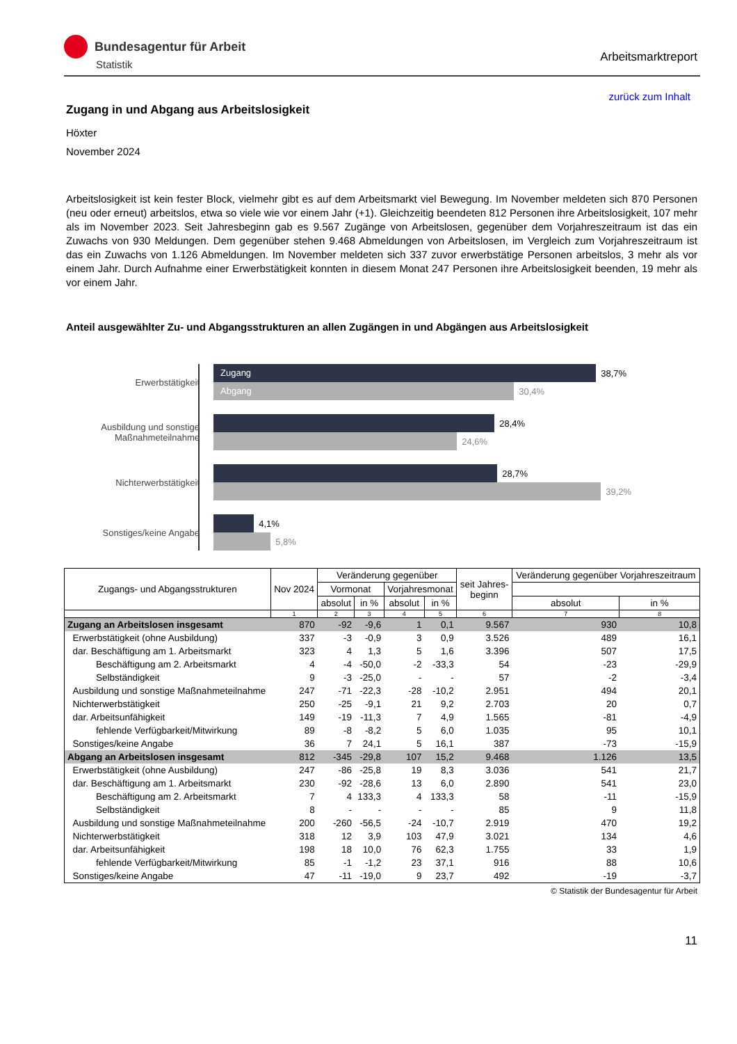Bundesagentur für Arbeit
Statistik
Arbeitsmarktreport
zurück zum Inhalt
Zugang in und Abgang aus Arbeitslosigkeit
Höxter
November 2024
Arbeitslosigkeit ist kein fester Block, vielmehr gibt es auf dem Arbeitsmarkt viel Bewegung. Im November meldeten sich 870 Personen (neu oder erneut) arbeitslos, etwa so viele wie vor einem Jahr (+1). Gleichzeitig beendeten 812 Personen ihre Arbeitslosigkeit, 107 mehr als im November 2023. Seit Jahresbeginn gab es 9.567 Zugänge von Arbeitslosen, gegenüber dem Vorjahreszeitraum ist das ein Zuwachs von 930 Meldungen. Dem gegenüber stehen 9.468 Abmeldungen von Arbeitslosen, im Vergleich zum Vorjahreszeitraum ist das ein Zuwachs von 1.126 Abmeldungen. Im November meldeten sich 337 zuvor erwerbstätige Personen arbeitslos, 3 mehr als vor einem Jahr. Durch Aufnahme einer Erwerbstätigkeit konnten in diesem Monat 247 Personen ihre Arbeitslosigkeit beenden, 19 mehr als vor einem Jahr.
Anteil ausgewählter Zu- und Abgangsstrukturen an allen Zugängen in und Abgängen aus Arbeitslosigkeit
Erwerbstätigkeit
Zugang
38,7%
Abgang
30,4%
Ausbildung und sonstige Maßnahmeteilnahme
28,4%
24,6%
Nichterwerbstätigkeit
28,7%
39,2%
Sonstiges/keine Angabe
4,1%
5,8%
| Zugangs- und Abgangsstrukturen | Nov 2024 | Veränderung gegenüber | | | | seit Jahres- beginn | Veränderung gegenüber Vorjahreszeitraum | |
| --- | --- | --- | --- | --- | --- | --- | --- | --- |
| | | Vormonat | | Vorjahresmonat | | | | |
| | | absolut | in % | absolut | in % | | absolut | in % |
| | 1 | 2 | 3 | 4 | 5 | 6 | 7 | 8 |
| Zugang an Arbeitslosen insgesamt | 870 | -92 | -9,6 | 1 | 0,1 | 9.567 | 930 | 10,8 |
| Erwerbstätigkeit (ohne Ausbildung) | 337 | -3 | -0,9 | 3 | 0,9 | 3.526 | 489 | 16,1 |
| dar. Beschäftigung am 1. Arbeitsmarkt | 323 | 4 | 1,3 | 5 | 1,6 | 3.396 | 507 | 17,5 |
| Beschäftigung am 2. Arbeitsmarkt | 4 | -4 | -50,0 | -2 | -33,3 | 54 | -23 | -29,9 |
| Selbständigkeit | 9 | -3 | -25,0 | - | - | 57 | -2 | -3,4 |
| Ausbildung und sonstige Maßnahmeteilnahme | 247 | -71 | -22,3 | -28 | -10,2 | 2.951 | 494 | 20,1 |
| Nichterwerbstätigkeit | 250 | -25 | -9,1 | 21 | 9,2 | 2.703 | 20 | 0,7 |
| dar. Arbeitsunfähigkeit | 149 | -19 | -11,3 | 7 | 4,9 | 1.565 | -81 | -4,9 |
| fehlende Verfügbarkeit/Mitwirkung | 89 | -8 | -8,2 | 5 | 6,0 | 1.035 | 95 | 10,1 |
| Sonstiges/keine Angabe | 36 | 7 | 24,1 | 5 | 16,1 | 387 | -73 | -15,9 |
| Abgang an Arbeitslosen insgesamt | 812 | -345 | -29,8 | 107 | 15,2 | 9.468 | 1.126 | 13,5 |
| Erwerbstätigkeit (ohne Ausbildung) | 247 | -86 | -25,8 | 19 | 8,3 | 3.036 | 541 | 21,7 |
| dar. Beschäftigung am 1. Arbeitsmarkt | 230 | -92 | -28,6 | 13 | 6,0 | 2.890 | 541 | 23,0 |
| Beschäftigung am 2. Arbeitsmarkt | 7 | 4 | 133,3 | 4 | 133,3 | 58 | -11 | -15,9 |
| Selbständigkeit | 8 | - | - | - | - | 85 | 9 | 11,8 |
| Ausbildung und sonstige Maßnahmeteilnahme | 200 | -260 | -56,5 | -24 | -10,7 | 2.919 | 470 | 19,2 |
| Nichterwerbstätigkeit | 318 | 12 | 3,9 | 103 | 47,9 | 3.021 | 134 | 4,6 |
| dar. Arbeitsunfähigkeit | 198 | 18 | 10,0 | 76 | 62,3 | 1.755 | 33 | 1,9 |
| fehlende Verfügbarkeit/Mitwirkung | 85 | -1 | -1,2 | 23 | 37,1 | 916 | 88 | 10,6 |
| Sonstiges/keine Angabe | 47 | -11 | -19,0 | 9 | 23,7 | 492 | -19 | -3,7 |
© Statistik der Bundesagentur für Arbeit
11